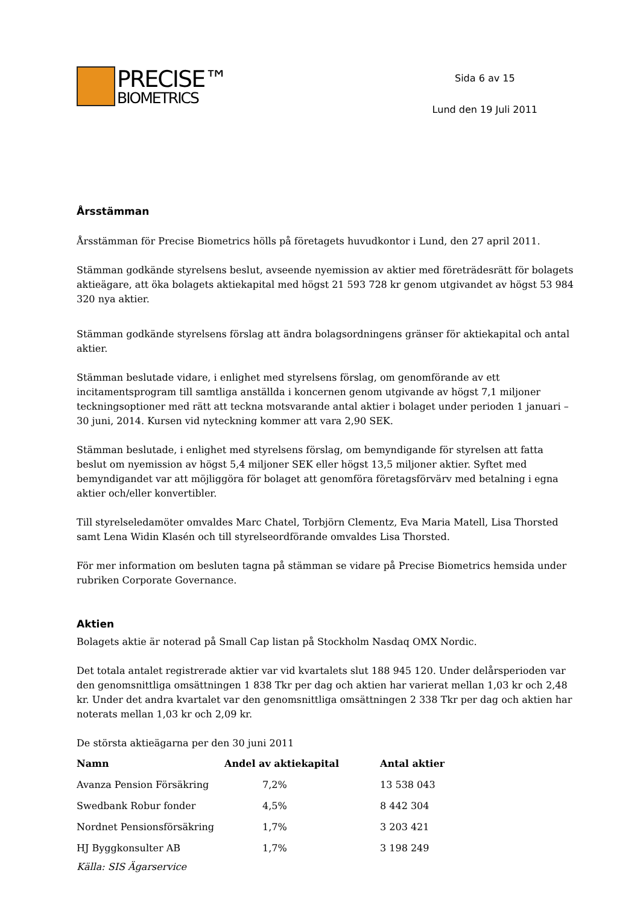PRECISE™
BIOMETRICS
Sida 6 av 15
Lund den 19 Juli 2011
Årsstämman
Årsstämman för Precise Biometrics hölls på företagets huvudkontor i Lund, den 27 april 2011.
Stämman godkände styrelsens beslut, avseende nyemission av aktier med företrädesrätt för bolagets aktieägare, att öka bolagets aktiekapital med högst 21 593 728 kr genom utgivandet av högst 53 984 320 nya aktier.
Stämman godkände styrelsens förslag att ändra bolagsordningens gränser för aktiekapital och antal aktier.
Stämman beslutade vidare, i enlighet med styrelsens förslag, om genomförande av ett incitamentsprogram till samtliga anställda i koncernen genom utgivande av högst 7,1 miljoner teckningsoptioner med rätt att teckna motsvarande antal aktier i bolaget under perioden 1 januari – 30 juni, 2014. Kursen vid nyteckning kommer att vara 2,90 SEK.
Stämman beslutade, i enlighet med styrelsens förslag, om bemyndigande för styrelsen att fatta beslut om nyemission av högst 5,4 miljoner SEK eller högst 13,5 miljoner aktier. Syftet med bemyndigandet var att möjliggöra för bolaget att genomföra företagsförvärv med betalning i egna aktier och/eller konvertibler.
Till styrelseledamöter omvaldes Marc Chatel, Torbjörn Clementz, Eva Maria Matell, Lisa Thorsted samt Lena Widin Klasén och till styrelseordförande omvaldes Lisa Thorsted.
För mer information om besluten tagna på stämman se vidare på Precise Biometrics hemsida under rubriken Corporate Governance.
Aktien
Bolagets aktie är noterad på Small Cap listan på Stockholm Nasdaq OMX Nordic.
Det totala antalet registrerade aktier var vid kvartalets slut 188 945 120. Under delårsperioden var den genomsnittliga omsättningen 1 838 Tkr per dag och aktien har varierat mellan 1,03 kr och 2,48 kr. Under det andra kvartalet var den genomsnittliga omsättningen 2 338 Tkr per dag och aktien har noterats mellan 1,03 kr och 2,09 kr.
De största aktieägarna per den 30 juni 2011
| Namn | Andel av aktiekapital | Antal aktier |
| --- | --- | --- |
| Avanza Pension Försäkring | 7,2% | 13 538 043 |
| Swedbank Robur fonder | 4,5% | 8 442 304 |
| Nordnet Pensionsförsäkring | 1,7% | 3 203 421 |
| HJ Byggkonsulter AB | 1,7% | 3 198 249 |
Källa: SIS Ägarservice